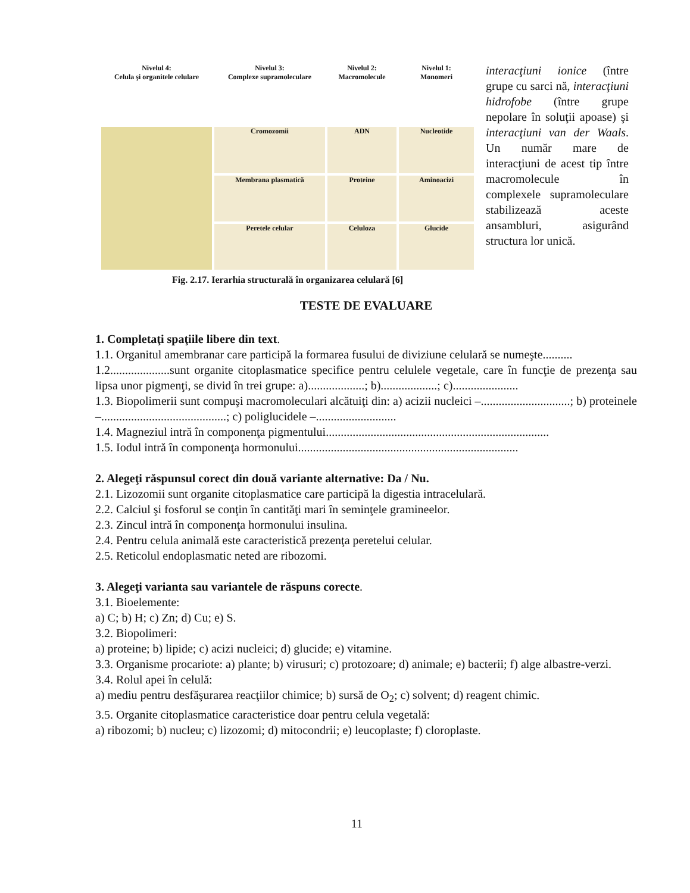Nivelul 4:
Celula şi organitele celulare
Nivelul 3:
Complexe supramoleculare
Nivelul 2:
Macromolecule
Nivelul 1:
Monomeri
Cromozomii
ADN
Nucleotide
Membrana plasmatică
Proteine
Aminoacizi
Peretele celular
Celuloza
Glucide
Fig. 2.17. Ierarhia structurală în organizarea celulară [6]
interacţiuni ionice (între grupe cu sarci nă, interacţiuni hidrofobe (între grupe nepolare în soluţii apoase) şi interacţiuni van der Waals. Un număr mare de interacţiuni de acest tip între macromolecule în complexele supramoleculare stabilizează aceste ansambluri, asigurând structura lor unică.
TESTE DE EVALUARE
1. Completaţi spaţiile libere din text.
1.1. Organitul amembranar care participă la formarea fusului de diviziune celulară se numeşte..........
1.2....................sunt organite citoplasmatice specifice pentru celulele vegetale, care în funcţie de prezenţa sau lipsa unor pigmenţi, se divid în trei grupe: a)...................; b)...................; c)......................
1.3. Biopolimerii sunt compuşi macromoleculari alcătuiţi din: a) acizii nucleici –..............................; b) proteinele –..........................................; c) poliglucidele –...........................
1.4. Magneziul intră în componenţa pigmentului...........................................................................
1.5. Iodul intră în componenţa hormonului..........................................................................
2. Alegeţi răspunsul corect din două variante alternative: Da / Nu.
2.1. Lizozomii sunt organite citoplasmatice care participă la digestia intracelulară.
2.2. Calciul şi fosforul se conţin în cantităţi mari în seminţele gramineelor.
2.3. Zincul intră în componenţa hormonului insulina.
2.4. Pentru celula animală este caracteristică prezenţa peretelui celular.
2.5. Reticolul endoplasmatic neted are ribozomi.
3. Alegeţi varianta sau variantele de răspuns corecte.
3.1. Bioelemente:
a) C; b) H; c) Zn; d) Cu; e) S.
3.2. Biopolimeri:
a) proteine; b) lipide; c) acizi nucleici; d) glucide; e) vitamine.
3.3. Organisme procariote: a) plante; b) virusuri; c) protozoare; d) animale; e) bacterii; f) alge albastre-verzi.
3.4. Rolul apei în celulă:
a) mediu pentru desfăşurarea reacţiilor chimice; b) sursă de O<sub>2</sub>; c) solvent; d) reagent chimic.
3.5. Organite citoplasmatice caracteristice doar pentru celula vegetală:
a) ribozomi; b) nucleu; c) lizozomi; d) mitocondrii; e) leucoplaste; f) cloroplaste.
11